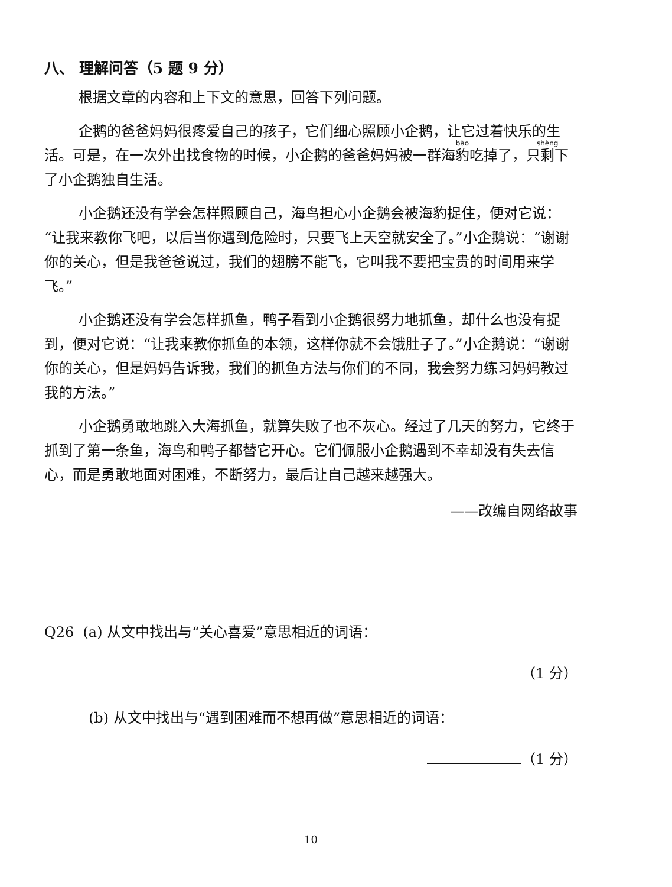八、 理解问答（5 题 9 分）
根据文章的内容和上下文的意思，回答下列问题。
企鹅的爸爸妈妈很疼爱自己的孩子，它们细心照顾小企鹅，让它过着快乐的生活。可是，在一次外出找食物的时候，小企鹅的爸爸妈妈被一群海豹吃掉了，只剩下了小企鹅独自生活。
小企鹅还没有学会怎样照顾自己，海鸟担心小企鹅会被海豹捉住，便对它说：“让我来教你飞吧，以后当你遇到危险时，只要飞上天空就安全了。”小企鹅说：“谢谢你的关心，但是我爸爸说过，我们的翅膀不能飞，它叫我不要把宝贵的时间用来学飞。”
小企鹅还没有学会怎样抓鱼，鸭子看到小企鹅很努力地抓鱼，却什么也没有捉到，便对它说：“让我来教你抓鱼的本领，这样你就不会饿肚子了。”小企鹅说：“谢谢你的关心，但是妈妈告诉我，我们的抓鱼方法与你们的不同，我会努力练习妈妈教过我的方法。”
小企鹅勇敢地跳入大海抓鱼，就算失败了也不灰心。经过了几天的努力，它终于抓到了第一条鱼，海鸟和鸭子都替它开心。它们佩服小企鹅遇到不幸却没有失去信心，而是勇敢地面对困难，不断努力，最后让自己越来越强大。
——改编自网络故事
Q26 (a) 从文中找出与“关心喜爱”意思相近的词语：
（1 分）
(b) 从文中找出与“遇到困难而不想再做”意思相近的词语：
（1 分）
10